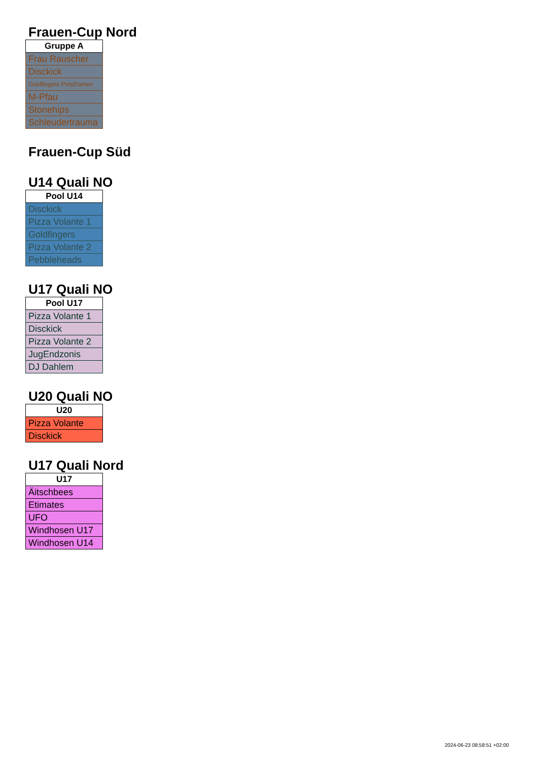Frauen-Cup Nord
| Gruppe A |
| --- |
| Frau Rauscher |
| Disckick |
| Goldfingers PotsDamen |
| M-Pfau |
| Stonehips |
| Schleudertrauma |
Frauen-Cup Süd
U14 Quali NO
| Pool U14 |
| --- |
| Disckick |
| Pizza Volante 1 |
| Goldfingers |
| Pizza Volante 2 |
| Pebbleheads |
U17 Quali NO
| Pool U17 |
| --- |
| Pizza Volante 1 |
| Disckick |
| Pizza Volante 2 |
| JugEndzonis |
| DJ Dahlem |
U20 Quali NO
| U20 |
| --- |
| Pizza Volante |
| Disckick |
U17 Quali Nord
| U17 |
| --- |
| Äitschbees |
| Etimates |
| UFO |
| Windhosen U17 |
| Windhosen U14 |
2024-06-23 08:58:51 +02:00